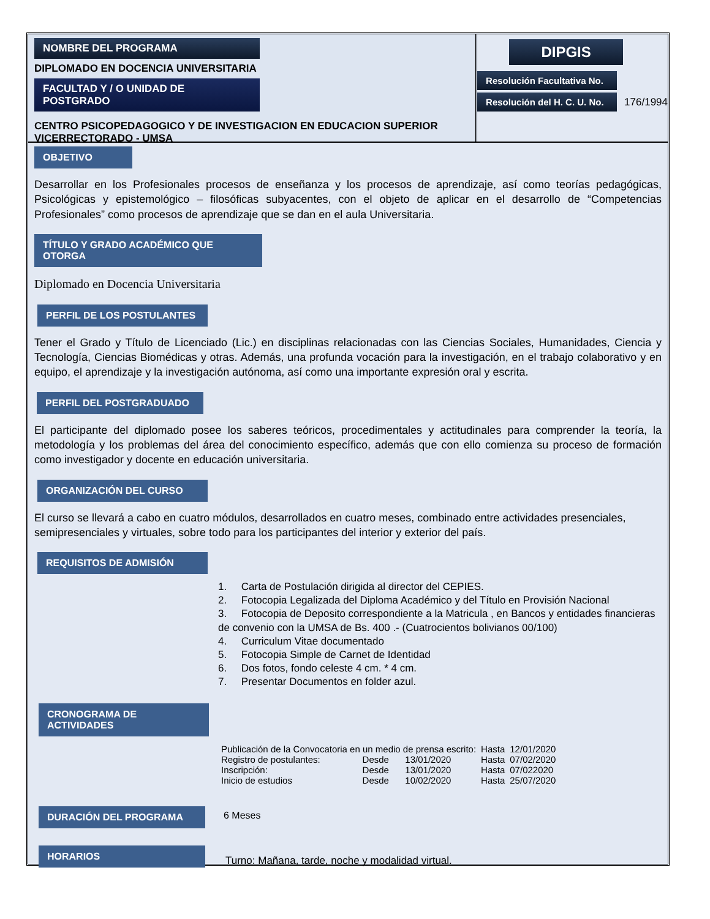NOMBRE DEL PROGRAMA
DIPLOMADO EN DOCENCIA UNIVERSITARIA
FACULTAD Y / O UNIDAD DE POSTGRADO
CENTRO PSICOPEDAGOGICO Y DE INVESTIGACION EN EDUCACION SUPERIOR
VICERRECTORADO - UMSA
DIPGIS
Resolución Facultativa No.
Resolución del H. C. U. No.
176/1994
OBJETIVO
Desarrollar en los Profesionales procesos de enseñanza y los procesos de aprendizaje, así como teorías pedagógicas, Psicológicas y epistemológico – filosóficas subyacentes, con el objeto de aplicar en el desarrollo de “Competencias Profesionales” como procesos de aprendizaje que se dan en el aula Universitaria.
TÍTULO Y GRADO ACADÉMICO QUE OTORGA
Diplomado en Docencia Universitaria
PERFIL DE LOS POSTULANTES
Tener el Grado y Título de Licenciado (Lic.) en disciplinas relacionadas con las Ciencias Sociales, Humanidades, Ciencia y Tecnología, Ciencias Biomédicas y otras. Además, una profunda vocación para la investigación, en el trabajo colaborativo y en equipo, el aprendizaje y la investigación autónoma, así como una importante expresión oral y escrita.
PERFIL DEL POSTGRADUADO
El participante del diplomado posee los saberes teóricos, procedimentales y actitudinales para comprender la teoría, la metodología y los problemas del área del conocimiento específico, además que con ello comienza su proceso de formación como investigador y docente en educación universitaria.
ORGANIZACIÓN DEL CURSO
El curso se llevará a cabo en cuatro módulos, desarrollados en cuatro meses, combinado entre actividades presenciales,
semipresenciales y virtuales, sobre todo para los participantes del interior y exterior del país.
REQUISITOS DE ADMISIÓN
1. Carta de Postulación dirigida al director del CEPIES.
2. Fotocopia Legalizada del Diploma Académico y del Título en Provisión Nacional
3. Fotocopia de Deposito correspondiente a la Matricula , en Bancos y entidades financieras de convenio con la UMSA de Bs. 400 .- (Cuatrocientos bolivianos 00/100)
4. Curriculum Vitae documentado
5. Fotocopia Simple de Carnet de Identidad
6. Dos fotos, fondo celeste 4 cm. * 4 cm.
7. Presentar Documentos en folder azul.
CRONOGRAMA DE ACTIVIDADES
| Publicación de la Convocatoria en un medio de prensa escrito: | | | | Hasta | 12/01/2020 |
| Registro de postulantes: | Desde | 13/01/2020 | | Hasta | 07/02/2020 |
| Inscripción: | Desde | 13/01/2020 | | Hasta | 07/022020 |
| Inicio de estudios | Desde | 10/02/2020 | | Hasta | 25/07/2020 |
DURACIÓN DEL PROGRAMA
6 Meses
HORARIOS
Turno: Mañana, tarde, noche y modalidad virtual.